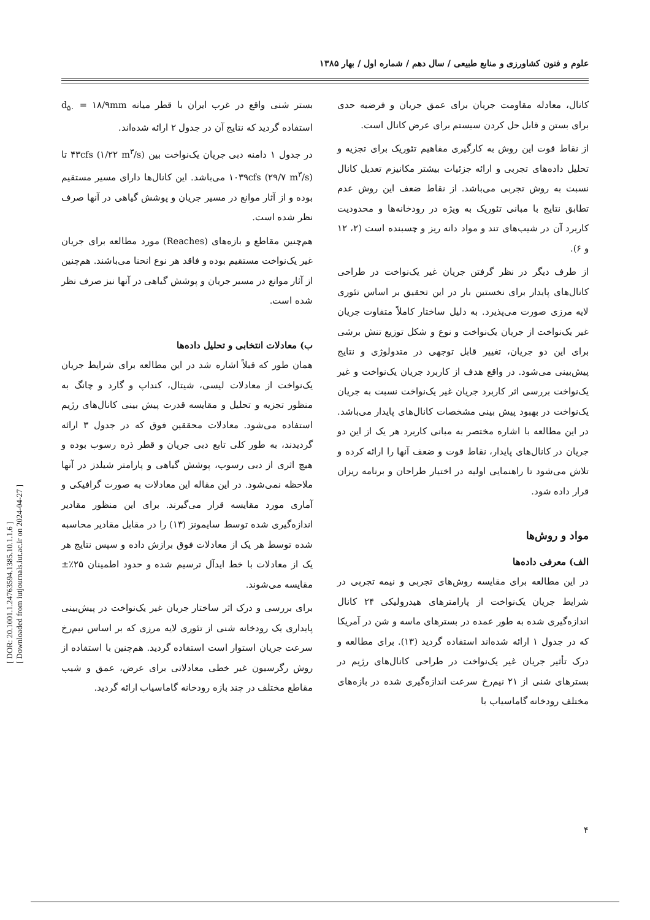علوم و فنون کشاورزی و منابع طبیعی / سال دهم / شماره اول / بهار ۱۳۸۵
کانال، معادله مقاومت جریان برای عمق جریان و فرضیه حدی برای بستن و قابل حل کردن سیستم برای عرض کانال است.
از نقاط قوت این روش به کارگیری مفاهیم تئوریک برای تجزیه و تحلیل داده‌های تجربی و ارائه جزئیات بیشتر مکانیزم تعدیل کانال نسبت به روش تجربی می‌باشد. از نقاط ضعف این روش عدم تطابق نتایج با مبانی تئوریک به ویژه در رودخانه‌ها و محدودیت کاربرد آن در شیب‌های تند و مواد دانه ریز و چسبنده است (۲، ۱۲ و ۶).
از طرف دیگر در نظر گرفتن جریان غیر یک‌نواخت در طراحی کانال‌های پایدار برای نخستین بار در این تحقیق بر اساس تئوری لایه مرزی صورت می‌پذیرد. به دلیل ساختار کاملاً متفاوت جریان غیر یک‌نواخت از جریان یک‌نواخت و نوع و شکل توزیع تنش برشی برای این دو جریان، تغییر قابل توجهی در متدولوژی و نتایج پیش‌بینی می‌شود. در واقع هدف از کاربرد جریان یک‌نواخت و غیر یک‌نواخت بررسی اثر کاربرد جریان غیر یک‌نواخت نسبت به جریان یک‌نواخت در بهبود پیش بینی مشخصات کانال‌های پایدار می‌باشد. در این مطالعه با اشاره مختصر به مبانی کاربرد هر یک از این دو جریان در کانال‌های پایدار، نقاط قوت و ضعف آنها را ارائه کرده و تلاش می‌شود تا راهنمایی اولیه در اختیار طراحان و برنامه ریزان قرار داده شود.
مواد و روش‌ها
الف) معرفی داده‌ها
در این مطالعه برای مقایسه روش‌های تجربی و نیمه تجربی در شرایط جریان یک‌نواخت از پارامترهای هیدرولیکی ۲۴ کانال اندازه‌گیری شده به طور عمده در بسترهای ماسه و شن در آمریکا که در جدول ۱ ارائه شده‌اند استفاده گردید (۱۳). برای مطالعه و درک تأثیر جریان غیر یک‌نواخت در طراحی کانال‌های رژیم در بسترهای شنی از ۲۱ نیم‌رخ سرعت اندازه‌گیری شده در بازه‌های مختلف رودخانه گاماسیاب با
بستر شنی واقع در غرب ایران با قطر میانه d<sub>۵۰</sub> = ۱۸/۹mm استفاده گردید که نتایج آن در جدول ۲ ارائه شده‌اند.
در جدول ۱ دامنه دبی جریان یک‌نواخت بین ۴۳cfs (۱/۲۲ m<sup>۳</sup>/s) تا ۱۰۳۹cfs (۲۹/۷ m<sup>۳</sup>/s) می‌باشد. این کانال‌ها دارای مسیر مستقیم بوده و از آثار موانع در مسیر جریان و پوشش گیاهی در آنها صرف نظر شده است.
هم‌چنین مقاطع و بازه‌های (Reaches) مورد مطالعه برای جریان غیر یک‌نواخت مستقیم بوده و فاقد هر نوع انحنا می‌باشند. هم‌چنین از آثار موانع در مسیر جریان و پوشش گیاهی در آنها نیز صرف نظر شده است.
ب) معادلات انتخابی و تحلیل داده‌ها
همان طور که قبلاً اشاره شد در این مطالعه برای شرایط جریان یک‌نواخت از معادلات لیسی، شیتال، کنداپ و گارد و چانگ به منظور تجزیه و تحلیل و مقایسه قدرت پیش بینی کانال‌های رژیم استفاده می‌شود. معادلات محققین فوق که در جدول ۳ ارائه گردیدند، به طور کلی تابع دبی جریان و قطر ذره رسوب بوده و هیچ اثری از دبی رسوب، پوشش گیاهی و پارامتر شیلدز در آنها ملاحظه نمی‌شود. در این مقاله این معادلات به صورت گرافیکی و آماری مورد مقایسه قرار می‌گیرند. برای این منظور مقادیر اندازه‌گیری شده توسط سایمونز (۱۳) را در مقابل مقادیر محاسبه شده توسط هر یک از معادلات فوق برازش داده و سپس نتایج هر یک از معادلات با خط ایدآل ترسیم شده و حدود اطمینان ۲۵٪± مقایسه می‌شوند.
برای بررسی و درک اثر ساختار جریان غیر یک‌نواخت در پیش‌بینی پایداری یک رودخانه شنی از تئوری لایه مرزی که بر اساس نیم‌رخ سرعت جریان استوار است استفاده گردید. هم‌چنین با استفاده از روش رگرسیون غیر خطی معادلاتی برای عرض، عمق و شیب مقاطع مختلف در چند بازه رودخانه گاماسیاب ارائه گردید.
[ DOR: 20.1001.1.24763594.1385.10.1.1.6 ]
[ Downloaded from iutjournals.iut.ac.ir on 2024-04-27 ]
۴